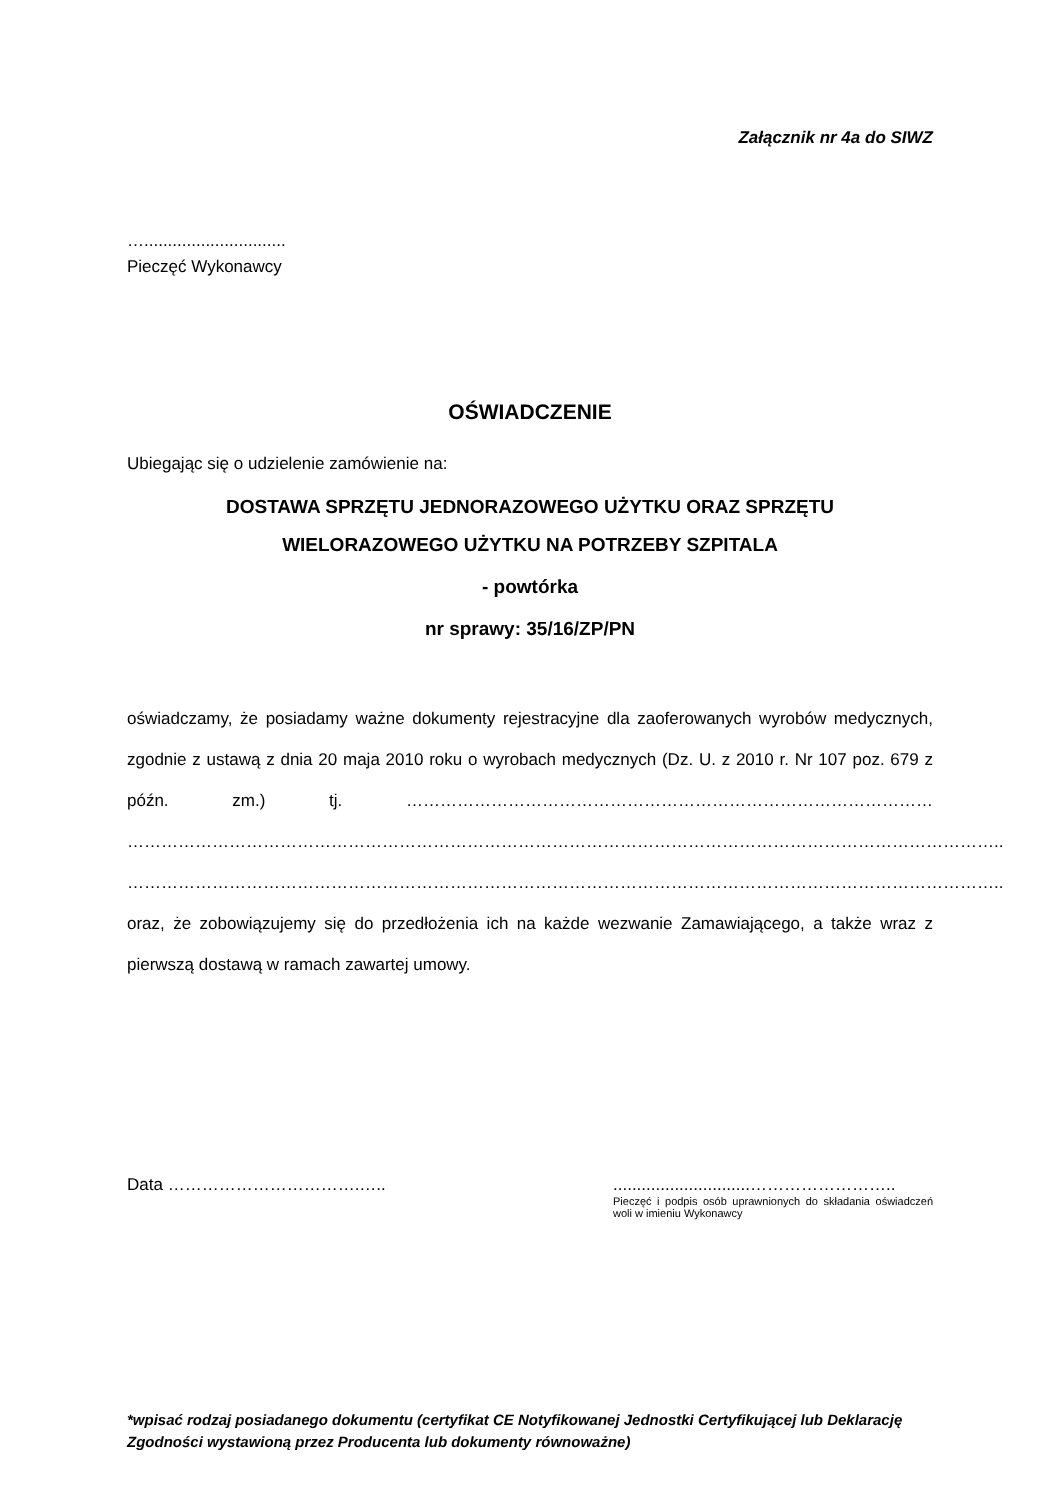Załącznik nr 4a do SIWZ
…..............................
Pieczęć Wykonawcy
OŚWIADCZENIE
Ubiegając się o udzielenie zamówienie na:
DOSTAWA SPRZĘTU JEDNORAZOWEGO UŻYTKU ORAZ SPRZĘTU
WIELORAZOWEGO UŻYTKU NA POTRZEBY SZPITALA
- powtórka
nr sprawy: 35/16/ZP/PN
oświadczamy, że posiadamy ważne dokumenty rejestracyjne dla zaoferowanych wyrobów medycznych, zgodnie z ustawą z dnia 20 maja 2010 roku o wyrobach medycznych (Dz. U. z 2010 r. Nr 107 poz. 679 z późn. zm.) tj. ………………………………………………………………………………… ……………………………………………………………………………………………………………………………………….. ……………………………………………………………………………………………………………………………………….. oraz, że zobowiązujemy się do przedłożenia ich na każde wezwanie Zamawiającego, a także wraz z pierwszą dostawą w ramach zawartej umowy.
Data …………………………….….. .............................……………………..
Pieczęć i podpis osób uprawnionych do składania oświadczeń woli w imieniu Wykonawcy
*wpisać rodzaj posiadanego dokumentu (certyfikat CE Notyfikowanej Jednostki Certyfikującej lub Deklarację Zgodności wystawioną przez Producenta lub dokumenty równoważne)